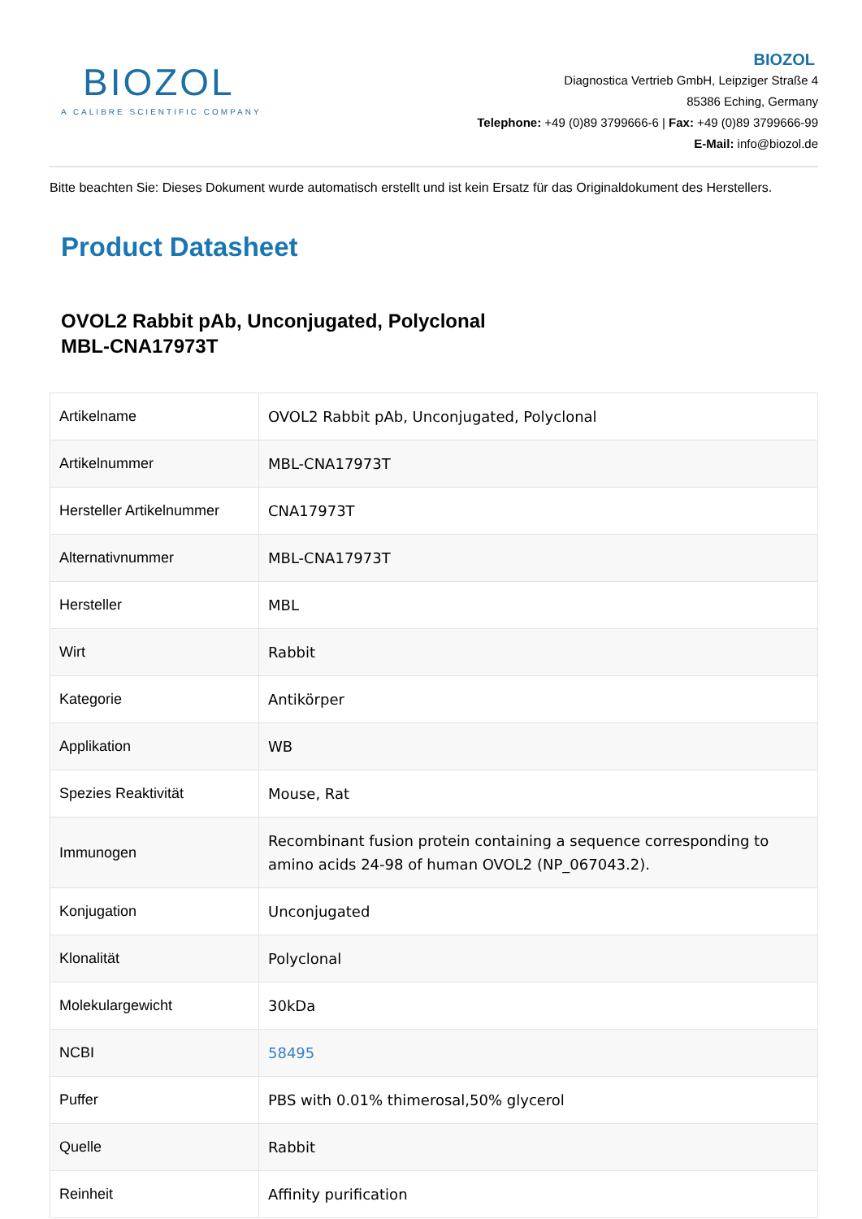BIOZOL
A CALIBRE SCIENTIFIC COMPANY
BIOZOL
Diagnostica Vertrieb GmbH, Leipziger Straße 4
85386 Eching, Germany
Telephone: +49 (0)89 3799666-6 | Fax: +49 (0)89 3799666-99
E-Mail: info@biozol.de
Bitte beachten Sie: Dieses Dokument wurde automatisch erstellt und ist kein Ersatz für das Originaldokument des Herstellers.
Product Datasheet
OVOL2 Rabbit pAb, Unconjugated, Polyclonal
MBL-CNA17973T
| Artikelname | OVOL2 Rabbit pAb, Unconjugated, Polyclonal |
| Artikelnummer | MBL-CNA17973T |
| Hersteller Artikelnummer | CNA17973T |
| Alternativnummer | MBL-CNA17973T |
| Hersteller | MBL |
| Wirt | Rabbit |
| Kategorie | Antikörper |
| Applikation | WB |
| Spezies Reaktivität | Mouse, Rat |
| Immunogen | Recombinant fusion protein containing a sequence corresponding to amino acids 24-98 of human OVOL2 (NP_067043.2). |
| Konjugation | Unconjugated |
| Klonalität | Polyclonal |
| Molekulargewicht | 30kDa |
| NCBI | 58495 |
| Puffer | PBS with 0.01% thimerosal,50% glycerol |
| Quelle | Rabbit |
| Reinheit | Affinity purification |